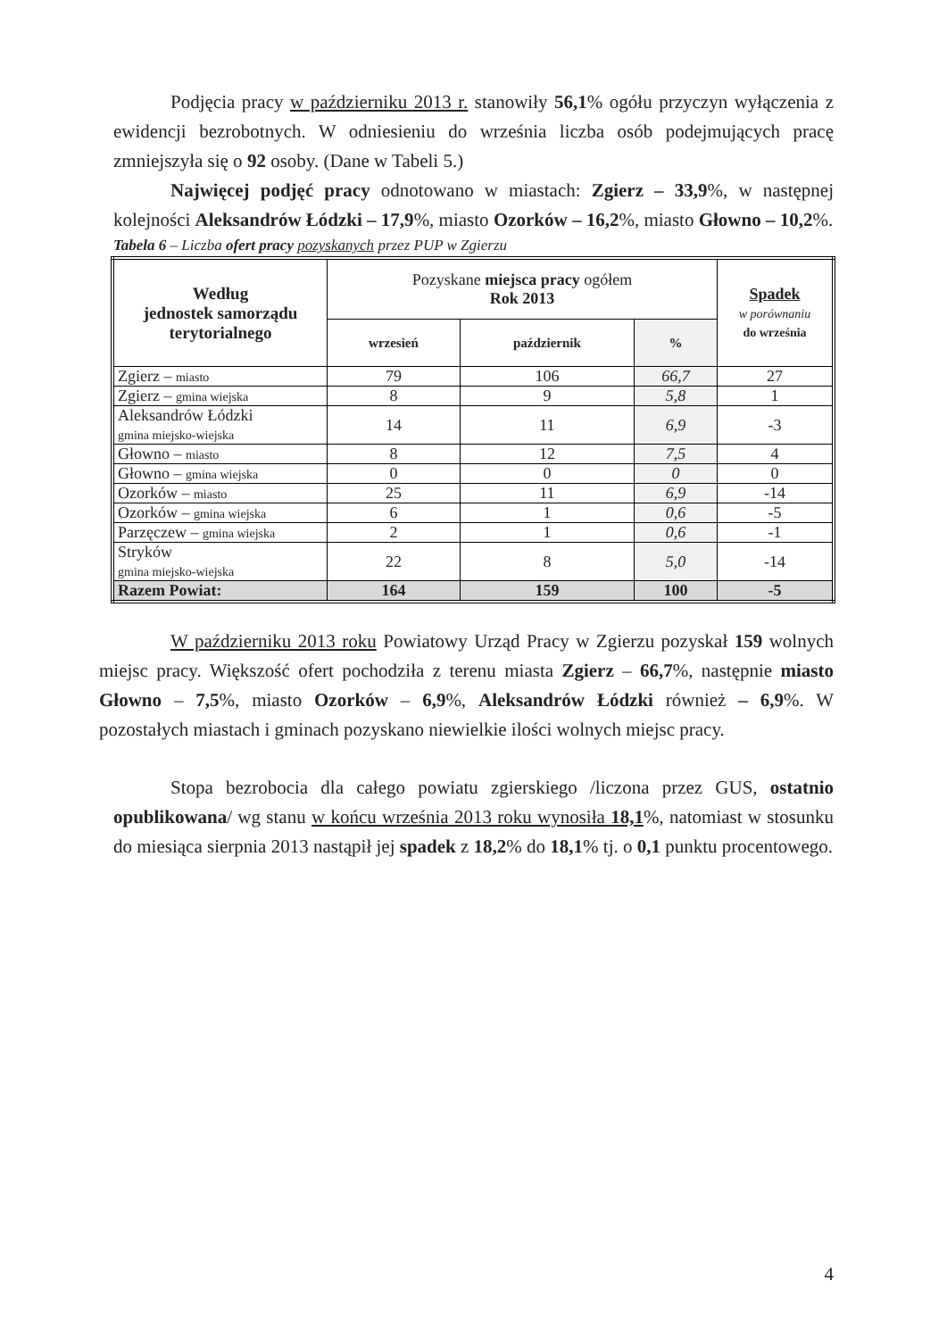Podjęcia pracy w październiku 2013 r. stanowiły 56,1% ogółu przyczyn wyłączenia z ewidencji bezrobotnych. W odniesieniu do września liczba osób podejmujących pracę zmniejszyła się o 92 osoby. (Dane w Tabeli 5.)
Najwięcej podjęć pracy odnotowano w miastach: Zgierz – 33,9%, w następnej kolejności Aleksandrów Łódzki – 17,9%, miasto Ozorków – 16,2%, miasto Głowno – 10,2%.
Tabela 6 – Liczba ofert pracy pozyskanych przez PUP w Zgierzu
| Według jednostek samorządu terytorialnego | Pozyskane miejsca pracy ogółem Rok 2013 | | | Spadek w porównaniu do września |
| --- | --- | --- | --- | --- |
| | wrzesień | październik | % | |
| Zgierz – miasto | 79 | 106 | 66,7 | 27 |
| Zgierz – gmina wiejska | 8 | 9 | 5,8 | 1 |
| Aleksandrów Łódzki gmina miejsko-wiejska | 14 | 11 | 6,9 | -3 |
| Głowno – miasto | 8 | 12 | 7,5 | 4 |
| Głowno – gmina wiejska | 0 | 0 | 0 | 0 |
| Ozorków – miasto | 25 | 11 | 6,9 | -14 |
| Ozorków – gmina wiejska | 6 | 1 | 0,6 | -5 |
| Parzęczew – gmina wiejska | 2 | 1 | 0,6 | -1 |
| Stryków gmina miejsko-wiejska | 22 | 8 | 5,0 | -14 |
| Razem Powiat: | 164 | 159 | 100 | -5 |
W październiku 2013 roku Powiatowy Urząd Pracy w Zgierzu pozyskał 159 wolnych miejsc pracy. Większość ofert pochodziła z terenu miasta Zgierz – 66,7%, następnie miasto Głowno – 7,5%, miasto Ozorków – 6,9%, Aleksandrów Łódzki również – 6,9%. W pozostałych miastach i gminach pozyskano niewielkie ilości wolnych miejsc pracy.
Stopa bezrobocia dla całego powiatu zgierskiego /liczona przez GUS, ostatnio opublikowana/ wg stanu w końcu września 2013 roku wynosiła 18,1%, natomiast w stosunku do miesiąca sierpnia 2013 nastąpił jej spadek z 18,2% do 18,1% tj. o 0,1 punktu procentowego.
4